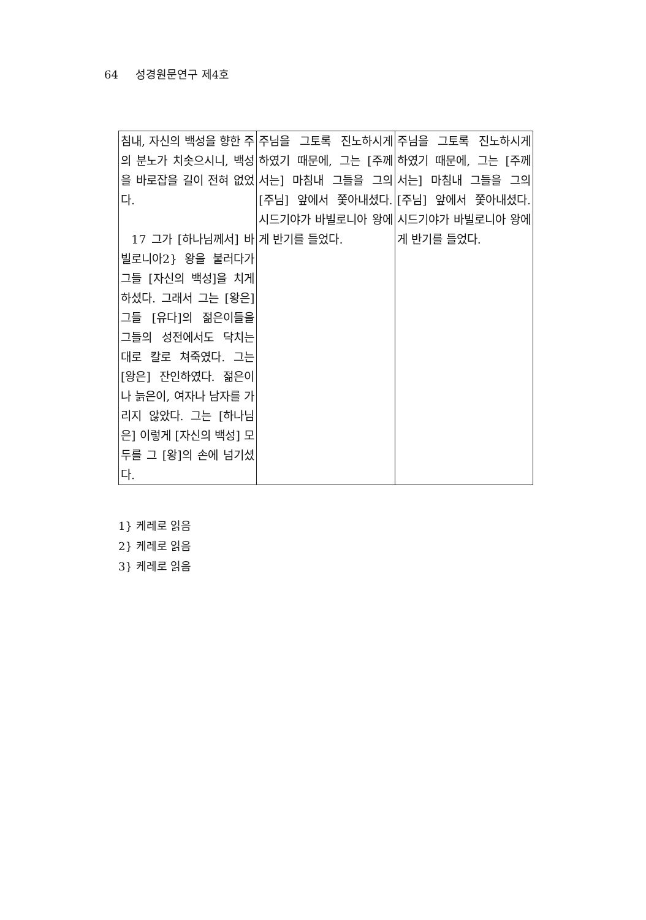64 성경원문연구 제4호
| 침내, 자신의 백성을 향한 주의 분노가 치솟으시니, 백성을 바로잡을 길이 전혀 없었다. 17 그가 [하나님께서] 바빌로니아2} 왕을 불러다가 그들 [자신의 백성]을 치게 하셨다. 그래서 그는 [왕은] 그들 [유다]의 젊은이들을 그들의 성전에서도 닥치는 대로 칼로 쳐죽였다. 그는 [왕은] 잔인하였다. 젊은이나 늙은이, 여자나 남자를 가리지 않았다. 그는 [하나님은] 이렇게 [자신의 백성] 모두를 그 [왕]의 손에 넘기셨다. | 주님을 그토록 진노하시게 하였기 때문에, 그는 [주께서는] 마침내 그들을 그의 [주님] 앞에서 쫓아내셨다. 시드기야가 바빌로니아 왕에게 반기를 들었다. | 주님을 그토록 진노하시게 하였기 때문에, 그는 [주께서는] 마침내 그들을 그의 [주님] 앞에서 쫓아내셨다. 시드기야가 바빌로니아 왕에게 반기를 들었다. |
1} 케레로 읽음
2} 케레로 읽음
3} 케레로 읽음